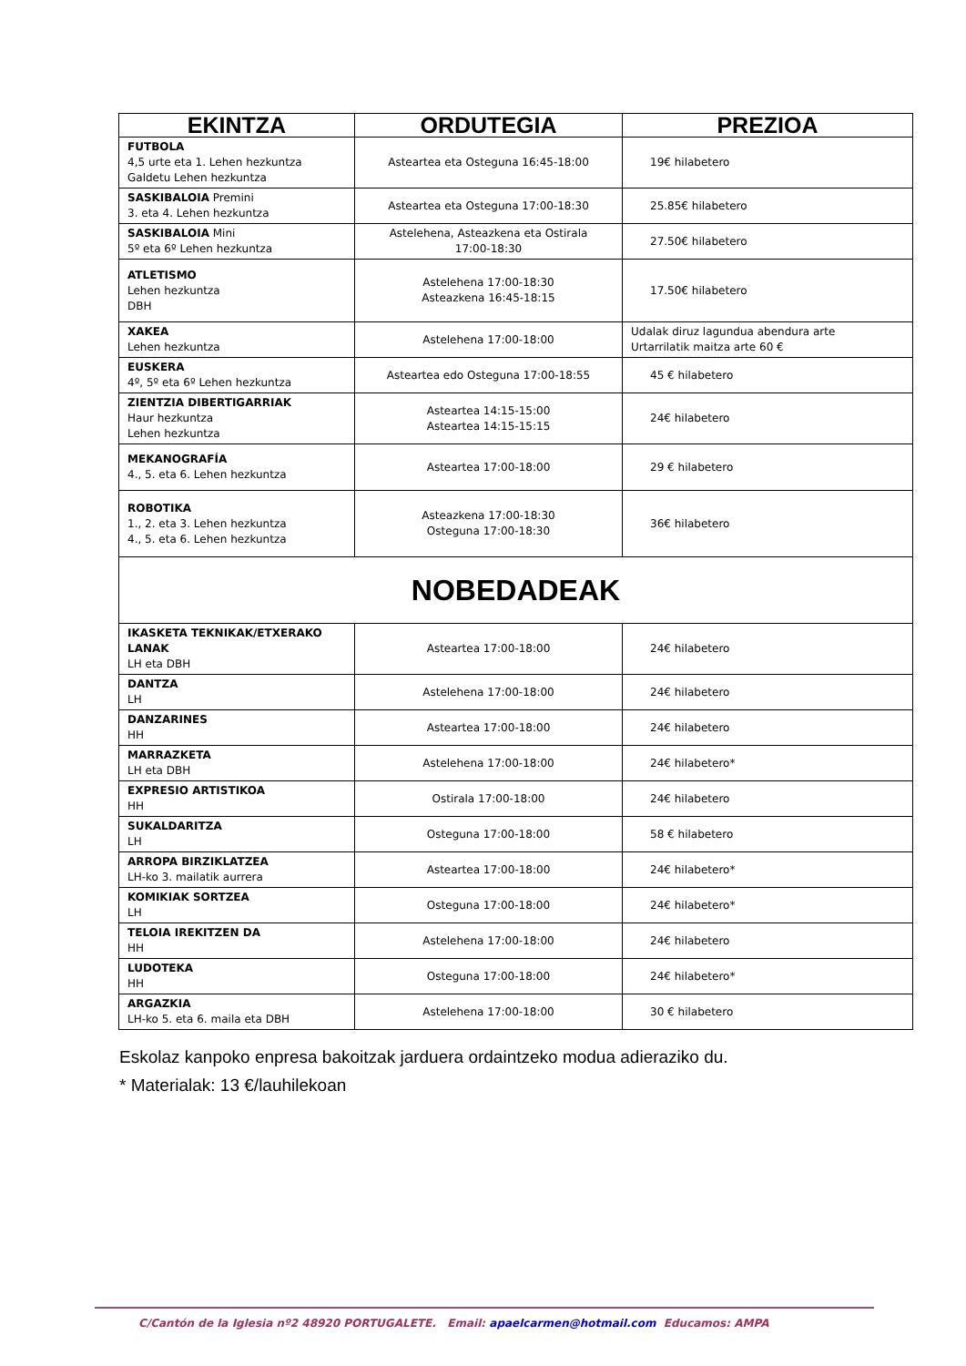| EKINTZA | ORDUTEGIA | PREZIOA |
| --- | --- | --- |
| FUTBOLA 4,5 urte eta 1. Lehen hezkuntza Galdetu Lehen hezkuntza | Asteartea eta Osteguna 16:45-18:00 | 19€ hilabetero |
| SASKIBALOIA Premini 3. eta 4. Lehen hezkuntza | Asteartea eta Osteguna 17:00-18:30 | 25.85€ hilabetero |
| SASKIBALOIA Mini 5º eta 6º Lehen hezkuntza | Astelehena, Asteazkena eta Ostirala 17:00-18:30 | 27.50€ hilabetero |
| ATLETISMO Lehen hezkuntza DBH | Astelehena 17:00-18:30 Asteazkena 16:45-18:15 | 17.50€ hilabetero |
| XAKEA Lehen hezkuntza | Astelehena 17:00-18:00 | Udalak diruz lagundua abendura arte Urtarrilatik maitza arte 60 € |
| EUSKERA 4º, 5º eta 6º Lehen hezkuntza | Asteartea edo Osteguna 17:00-18:55 | 45 € hilabetero |
| ZIENTZIA DIBERTIGARRIAK Haur hezkuntza Lehen hezkuntza | Asteartea 14:15-15:00 Asteartea 14:15-15:15 | 24€ hilabetero |
| MEKANOGRAFÍA 4., 5. eta 6. Lehen hezkuntza | Asteartea 17:00-18:00 | 29 € hilabetero |
| ROBOTIKA 1., 2. eta 3. Lehen hezkuntza 4., 5. eta 6. Lehen hezkuntza | Asteazkena 17:00-18:30 Osteguna 17:00-18:30 | 36€ hilabetero |
| NOBEDADEAK | | |
| IKASKETA TEKNIKAK/ETXERAKO LANAK LH eta DBH | Asteartea 17:00-18:00 | 24€ hilabetero |
| DANTZA LH | Astelehena 17:00-18:00 | 24€ hilabetero |
| DANZARINES HH | Asteartea 17:00-18:00 | 24€ hilabetero |
| MARRAZKETA LH eta DBH | Astelehena 17:00-18:00 | 24€ hilabetero* |
| EXPRESIO ARTISTIKOA HH | Ostirala 17:00-18:00 | 24€ hilabetero |
| SUKALDARITZA LH | Osteguna 17:00-18:00 | 58 € hilabetero |
| ARROPA BIRZIKLATZEA LH-ko 3. mailatik aurrera | Asteartea 17:00-18:00 | 24€ hilabetero* |
| KOMIKIAK SORTZEA LH | Osteguna 17:00-18:00 | 24€ hilabetero* |
| TELOIA IREKITZEN DA HH | Astelehena 17:00-18:00 | 24€ hilabetero |
| LUDOTEKA HH | Osteguna 17:00-18:00 | 24€ hilabetero* |
| ARGAZKIA LH-ko 5. eta 6. maila eta DBH | Astelehena 17:00-18:00 | 30 € hilabetero |
Eskolaz kanpoko enpresa bakoitzak jarduera ordaintzeko modua adieraziko du.
* Materialak: 13 €/lauhilekoan
C/Cantón de la Iglesia nº2 48920 PORTUGALETE. Email: apaelcarmen@hotmail.com Educamos: AMPA